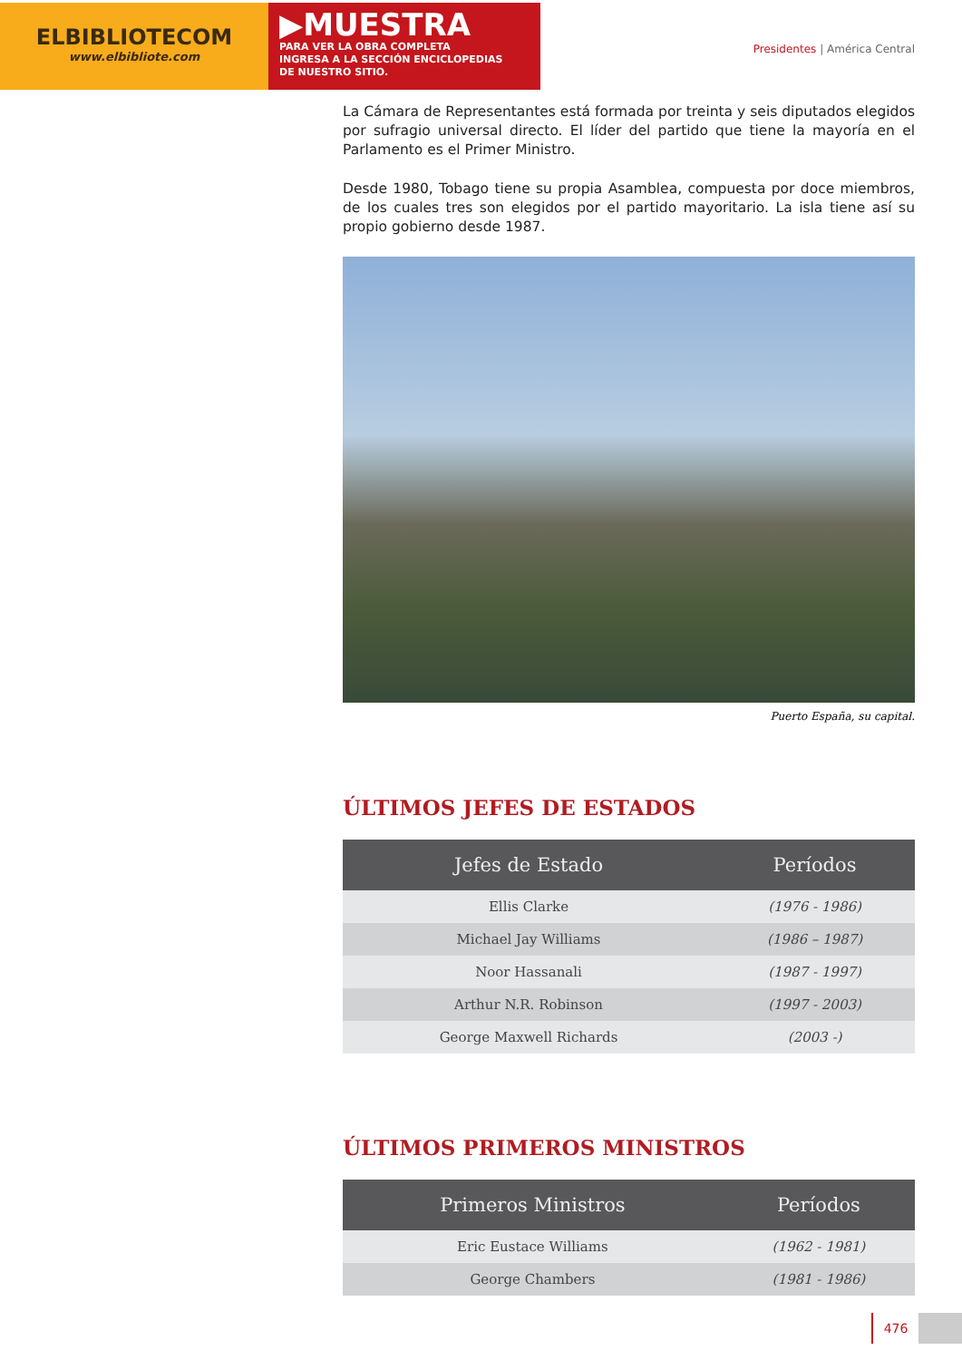ELBIBLIOTECOM
www.elbibliote.com
▶MUESTRA
PARA VER LA OBRA COMPLETA
INGRESA A LA SECCIÓN ENCICLOPEDIAS
DE NUESTRO SITIO.
Presidentes | América Central
La Cámara de Representantes está formada por treinta y seis diputados elegidos por sufragio universal directo. El líder del partido que tiene la mayoría en el Parlamento es el Primer Ministro.
Desde 1980, Tobago tiene su propia Asamblea, compuesta por doce miembros, de los cuales tres son elegidos por el partido mayoritario. La isla tiene así su propio gobierno desde 1987.
Puerto España, su capital.
ÚLTIMOS JEFES DE ESTADOS
| Jefes de Estado | Períodos |
| --- | --- |
| Ellis Clarke | (1976 - 1986) |
| Michael Jay Williams | (1986 – 1987) |
| Noor Hassanali | (1987 - 1997) |
| Arthur N.R. Robinson | (1997 - 2003) |
| George Maxwell Richards | (2003 -) |
ÚLTIMOS PRIMEROS MINISTROS
| Primeros Ministros | Períodos |
| --- | --- |
| Eric Eustace Williams | (1962 - 1981) |
| George Chambers | (1981 - 1986) |
476